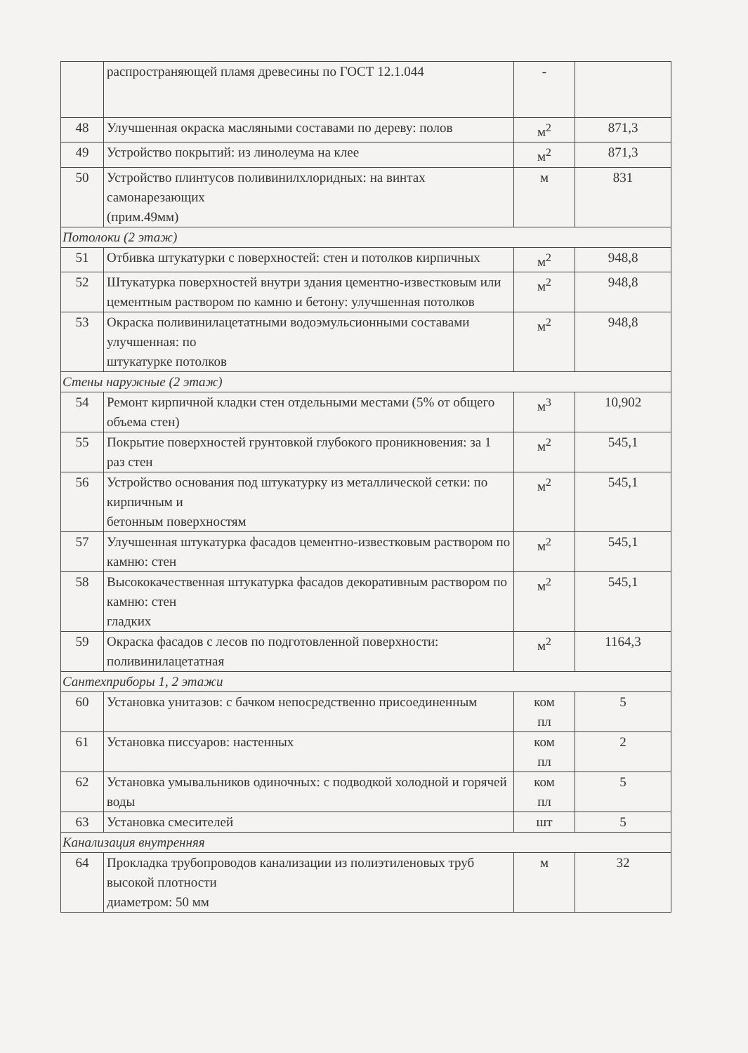| | распространяющей пламя древесины по ГОСТ 12.1.044 | - | |
| 48 | Улучшенная окраска масляными составами по дереву: полов | м<sup>2</sup> | 871,3 |
| 49 | Устройство покрытий: из линолеума на клее | м<sup>2</sup> | 871,3 |
| 50 | Устройство плинтусов поливинилхлоридных: на винтах самонарезающих (прим.49мм) | м | 831 |
| Потолоки (2 этаж) | | | |
| 51 | Отбивка штукатурки с поверхностей: стен и потолков кирпичных | м<sup>2</sup> | 948,8 |
| 52 | Штукатурка поверхностей внутри здания цементно-известковым или цементным раствором по камню и бетону: улучшенная потолков | м<sup>2</sup> | 948,8 |
| 53 | Окраска поливинилацетатными водоэмульсионными составами улучшенная: по штукатурке потолков | м<sup>2</sup> | 948,8 |
| Стены наружные (2 этаж) | | | |
| 54 | Ремонт кирпичной кладки стен отдельными местами (5% от общего объема стен) | м<sup>3</sup> | 10,902 |
| 55 | Покрытие поверхностей грунтовкой глубокого проникновения: за 1 раз стен | м<sup>2</sup> | 545,1 |
| 56 | Устройство основания под штукатурку из металлической сетки: по кирпичным и бетонным поверхностям | м<sup>2</sup> | 545,1 |
| 57 | Улучшенная штукатурка фасадов цементно-известковым раствором по камню: стен | м<sup>2</sup> | 545,1 |
| 58 | Высококачественная штукатурка фасадов декоративным раствором по камню: стен гладких | м<sup>2</sup> | 545,1 |
| 59 | Окраска фасадов с лесов по подготовленной поверхности: поливинилацетатная | м<sup>2</sup> | 1164,3 |
| Сантехприборы 1, 2 этажи | | | |
| 60 | Установка унитазов: с бачком непосредственно присоединенным | ком пл | 5 |
| 61 | Установка писсуаров: настенных | ком пл | 2 |
| 62 | Установка умывальников одиночных: с подводкой холодной и горячей воды | ком пл | 5 |
| 63 | Установка смесителей | шт | 5 |
| Канализация внутренняя | | | |
| 64 | Прокладка трубопроводов канализации из полиэтиленовых труб высокой плотности диаметром: 50 мм | м | 32 |